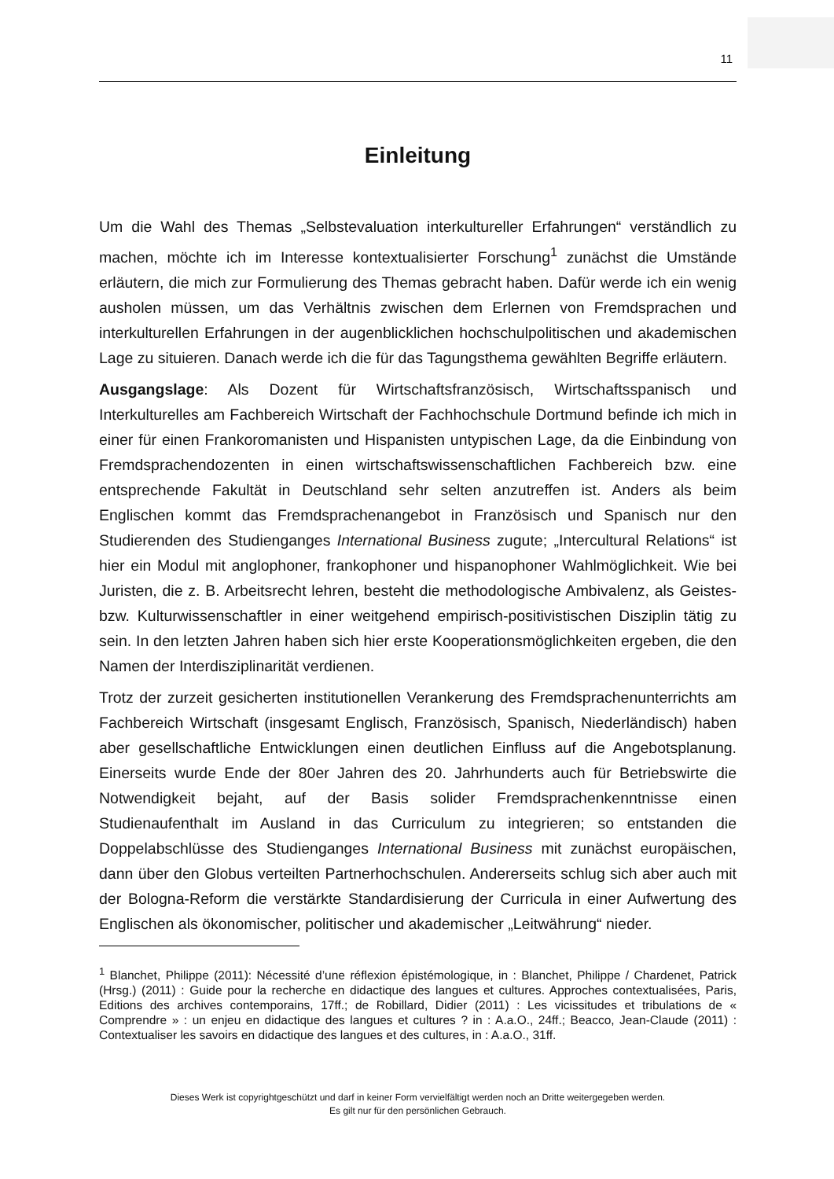11
Einleitung
Um die Wahl des Themas „Selbstevaluation interkultureller Erfahrungen“ verständlich zu machen, möchte ich im Interesse kontextualisierter Forschung<sup>1</sup> zunächst die Umstände erläutern, die mich zur Formulierung des Themas gebracht haben. Dafür werde ich ein wenig ausholen müssen, um das Verhältnis zwischen dem Erlernen von Fremdsprachen und interkulturellen Erfahrungen in der augenblicklichen hochschulpolitischen und akademischen Lage zu situieren. Danach werde ich die für das Tagungsthema gewählten Begriffe erläutern.
Ausgangslage: Als Dozent für Wirtschaftsfranzösisch, Wirtschaftsspanisch und Interkulturelles am Fachbereich Wirtschaft der Fachhochschule Dortmund befinde ich mich in einer für einen Frankoromanisten und Hispanisten untypischen Lage, da die Einbindung von Fremdsprachendozenten in einen wirtschaftswissenschaftlichen Fachbereich bzw. eine entsprechende Fakultät in Deutschland sehr selten anzutreffen ist. Anders als beim Englischen kommt das Fremdsprachenangebot in Französisch und Spanisch nur den Studierenden des Studienganges International Business zugute; „Intercultural Relations“ ist hier ein Modul mit anglophoner, frankophoner und hispanophoner Wahlmöglichkeit. Wie bei Juristen, die z. B. Arbeitsrecht lehren, besteht die methodologische Ambivalenz, als Geistes- bzw. Kulturwissenschaftler in einer weitgehend empirisch-positivistischen Disziplin tätig zu sein. In den letzten Jahren haben sich hier erste Kooperationsmöglichkeiten ergeben, die den Namen der Interdisziplinarität verdienen.
Trotz der zurzeit gesicherten institutionellen Verankerung des Fremdsprachenunterrichts am Fachbereich Wirtschaft (insgesamt Englisch, Französisch, Spanisch, Niederländisch) haben aber gesellschaftliche Entwicklungen einen deutlichen Einfluss auf die Angebotsplanung. Einerseits wurde Ende der 80er Jahren des 20. Jahrhunderts auch für Betriebswirte die Notwendigkeit bejaht, auf der Basis solider Fremdsprachenkenntnisse einen Studienaufenthalt im Ausland in das Curriculum zu integrieren; so entstanden die Doppelabschlüsse des Studienganges International Business mit zunächst europäischen, dann über den Globus verteilten Partnerhochschulen. Andererseits schlug sich aber auch mit der Bologna-Reform die verstärkte Standardisierung der Curricula in einer Aufwertung des Englischen als ökonomischer, politischer und akademischer „Leitwährung“ nieder.
<sup>1</sup> Blanchet, Philippe (2011): Nécessité d’une réflexion épistémologique, in : Blanchet, Philippe / Chardenet, Patrick (Hrsg.) (2011) : Guide pour la recherche en didactique des langues et cultures. Approches contextualisées, Paris, Editions des archives contemporains, 17ff.; de Robillard, Didier (2011) : Les vicissitudes et tribulations de « Comprendre » : un enjeu en didactique des langues et cultures ? in : A.a.O., 24ff.; Beacco, Jean-Claude (2011) : Contextualiser les savoirs en didactique des langues et des cultures, in : A.a.O., 31ff.
Dieses Werk ist copyrightgeschützt und darf in keiner Form vervielfältigt werden noch an Dritte weitergegeben werden.
Es gilt nur für den persönlichen Gebrauch.